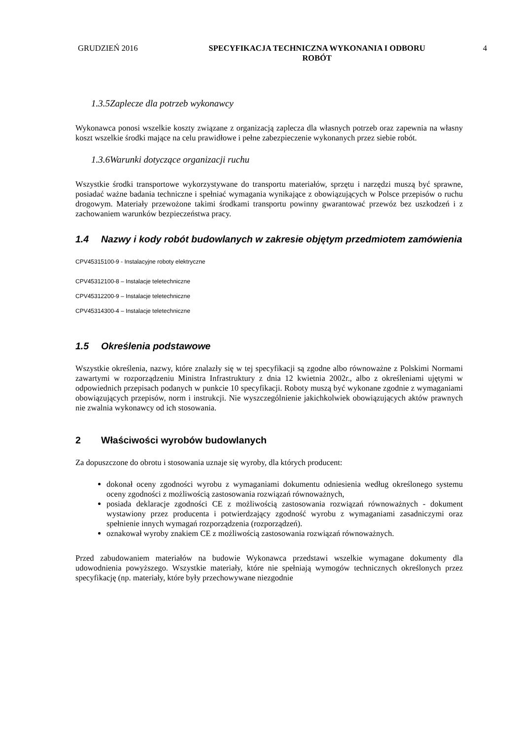GRUDZIEŃ 2016 SPECYFIKACJA TECHNICZNA WYKONANIA I ODBORU
ROBÓT
4
1.3.5Zaplecze dla potrzeb wykonawcy
Wykonawca ponosi wszelkie koszty związane z organizacją zaplecza dla własnych potrzeb oraz zapewnia na własny koszt wszelkie środki mające na celu prawidłowe i pełne zabezpieczenie wykonanych przez siebie robót.
1.3.6Warunki dotyczące organizacji ruchu
Wszystkie środki transportowe wykorzystywane do transportu materiałów, sprzętu i narzędzi muszą być sprawne, posiadać ważne badania techniczne i spełniać wymagania wynikające z obowiązujących w Polsce przepisów o ruchu drogowym. Materiały przewożone takimi środkami transportu powinny gwarantować przewóz bez uszkodzeń i z zachowaniem warunków bezpieczeństwa pracy.
1.4 Nazwy i kody robót budowlanych w zakresie objętym przedmiotem zamówienia
CPV45315100-9 - Instalacyjne roboty elektryczne
CPV45312100-8 – Instalacje teletechniczne
CPV45312200-9 – Instalacje teletechniczne
CPV45314300-4 – Instalacje teletechniczne
1.5 Określenia podstawowe
Wszystkie określenia, nazwy, które znalazły się w tej specyfikacji są zgodne albo równoważne z Polskimi Normami zawartymi w rozporządzeniu Ministra Infrastruktury z dnia 12 kwietnia 2002r., albo z określeniami ujętymi w odpowiednich przepisach podanych w punkcie 10 specyfikacji. Roboty muszą być wykonane zgodnie z wymaganiami obowiązujących przepisów, norm i instrukcji. Nie wyszczególnienie jakichkolwiek obowiązujących aktów prawnych nie zwalnia wykonawcy od ich stosowania.
2 Właściwości wyrobów budowlanych
Za dopuszczone do obrotu i stosowania uznaje się wyroby, dla których producent:
dokonał oceny zgodności wyrobu z wymaganiami dokumentu odniesienia według określonego systemu oceny zgodności z możliwością zastosowania rozwiązań równoważnych,
posiada deklaracje zgodności CE z możliwością zastosowania rozwiązań równoważnych - dokument wystawiony przez producenta i potwierdzający zgodność wyrobu z wymaganiami zasadniczymi oraz spełnienie innych wymagań rozporządzenia (rozporządzeń).
oznakował wyroby znakiem CE z możliwością zastosowania rozwiązań równoważnych.
Przed zabudowaniem materiałów na budowie Wykonawca przedstawi wszelkie wymagane dokumenty dla udowodnienia powyższego. Wszystkie materiały, które nie spełniają wymogów technicznych określonych przez specyfikację (np. materiały, które były przechowywane niezgodnie